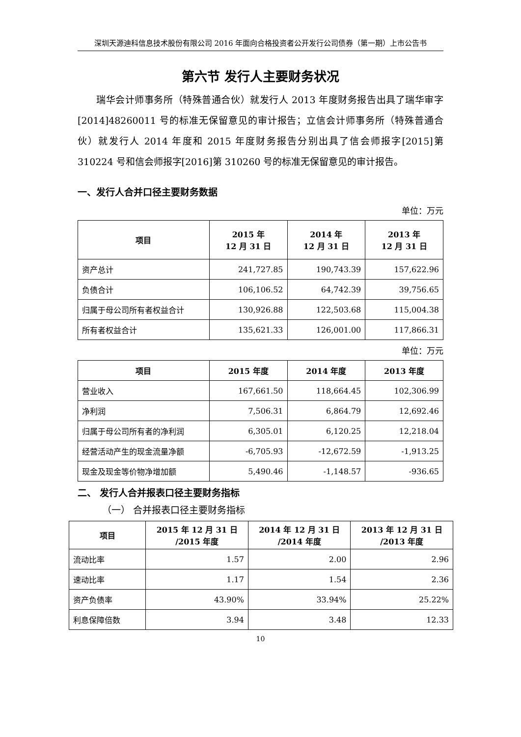深圳天源迪科信息技术股份有限公司 2016 年面向合格投资者公开发行公司债券（第一期）上市公告书
第六节 发行人主要财务状况
瑞华会计师事务所（特殊普通合伙）就发行人 2013 年度财务报告出具了瑞华审字[2014]48260011 号的标准无保留意见的审计报告；立信会计师事务所（特殊普通合伙）就发行人 2014 年度和 2015 年度财务报告分别出具了信会师报字[2015]第 310224 号和信会师报字[2016]第 310260 号的标准无保留意见的审计报告。
一、发行人合并口径主要财务数据
单位：万元
| 项目 | 2015 年 12 月 31 日 | 2014 年 12 月 31 日 | 2013 年 12 月 31 日 |
| --- | --- | --- | --- |
| 资产总计 | 241,727.85 | 190,743.39 | 157,622.96 |
| 负债合计 | 106,106.52 | 64,742.39 | 39,756.65 |
| 归属于母公司所有者权益合计 | 130,926.88 | 122,503.68 | 115,004.38 |
| 所有者权益合计 | 135,621.33 | 126,001.00 | 117,866.31 |
单位：万元
| 项目 | 2015 年度 | 2014 年度 | 2013 年度 |
| --- | --- | --- | --- |
| 营业收入 | 167,661.50 | 118,664.45 | 102,306.99 |
| 净利润 | 7,506.31 | 6,864.79 | 12,692.46 |
| 归属于母公司所有者的净利润 | 6,305.01 | 6,120.25 | 12,218.04 |
| 经营活动产生的现金流量净额 | -6,705.93 | -12,672.59 | -1,913.25 |
| 现金及现金等价物净增加额 | 5,490.46 | -1,148.57 | -936.65 |
二、 发行人合并报表口径主要财务指标
（一） 合并报表口径主要财务指标
| 项目 | 2015 年 12 月 31 日 /2015 年度 | 2014 年 12 月 31 日 /2014 年度 | 2013 年 12 月 31 日 /2013 年度 |
| --- | --- | --- | --- |
| 流动比率 | 1.57 | 2.00 | 2.96 |
| 速动比率 | 1.17 | 1.54 | 2.36 |
| 资产负债率 | 43.90% | 33.94% | 25.22% |
| 利息保障倍数 | 3.94 | 3.48 | 12.33 |
10